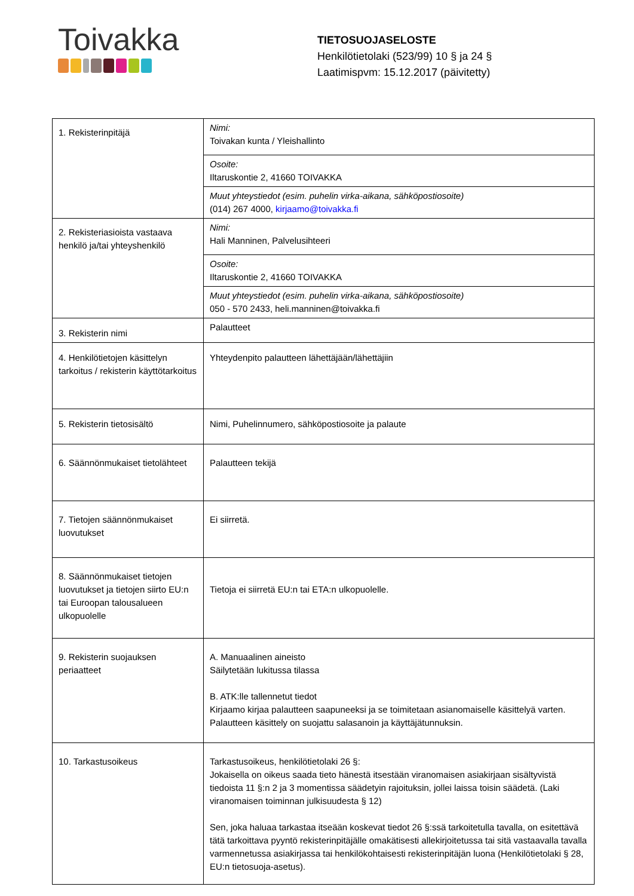Toivakka
TIETOSUOJASELOSTE
Henkilötietolaki (523/99) 10 § ja 24 §
Laatimispvm: 15.12.2017 (päivitetty)
| 1. Rekisterinpitäjä | Nimi: Toivakan kunta / Yleishallinto |
| | Osoite: Iltaruskontie 2, 41660 TOIVAKKA |
| | Muut yhteystiedot (esim. puhelin virka-aikana, sähköpostiosoite) (014) 267 4000, kirjaamo@toivakka.fi |
| 2. Rekisteriasioista vastaava henkilö ja/tai yhteyshenkilö | Nimi: Hali Manninen, Palvelusihteeri |
| | Osoite: Iltaruskontie 2, 41660 TOIVAKKA |
| | Muut yhteystiedot (esim. puhelin virka-aikana, sähköpostiosoite) 050 - 570 2433, heli.manninen@toivakka.fi |
| 3. Rekisterin nimi | Palautteet |
| 4. Henkilötietojen käsittelyn tarkoitus / rekisterin käyttötarkoitus | Yhteydenpito palautteen lähettäjään/lähettäjiin |
| 5. Rekisterin tietosisältö | Nimi, Puhelinnumero, sähköpostiosoite ja palaute |
| 6. Säännönmukaiset tietolähteet | Palautteen tekijä |
| 7. Tietojen säännönmukaiset luovutukset | Ei siirretä. |
| 8. Säännönmukaiset tietojen luovutukset ja tietojen siirto EU:n tai Euroopan talousalueen ulkopuolelle | Tietoja ei siirretä EU:n tai ETA:n ulkopuolelle. |
| 9. Rekisterin suojauksen periaatteet | A. Manuaalinen aineisto Säilytetään lukitussa tilassa B. ATK:lle tallennetut tiedot Kirjaamo kirjaa palautteen saapuneeksi ja se toimitetaan asianomaiselle käsittelyä varten. Palautteen käsittely on suojattu salasanoin ja käyttäjätunnuksin. |
| 10. Tarkastusoikeus | Tarkastusoikeus, henkilötietolaki 26 §: Jokaisella on oikeus saada tieto hänestä itsestään viranomaisen asiakirjaan sisältyvistä tiedoista 11 §:n 2 ja 3 momentissa säädetyin rajoituksin, jollei laissa toisin säädetä. (Laki viranomaisen toiminnan julkisuudesta § 12) Sen, joka haluaa tarkastaa itseään koskevat tiedot 26 §:ssä tarkoitetulla tavalla, on esitettävä tätä tarkoittava pyyntö rekisterinpitäjälle omakätisesti allekirjoitetussa tai sitä vastaavalla tavalla varmennetussa asiakirjassa tai henkilökohtaisesti rekisterinpitäjän luona (Henkilötietolaki § 28, EU:n tietosuoja-asetus). |